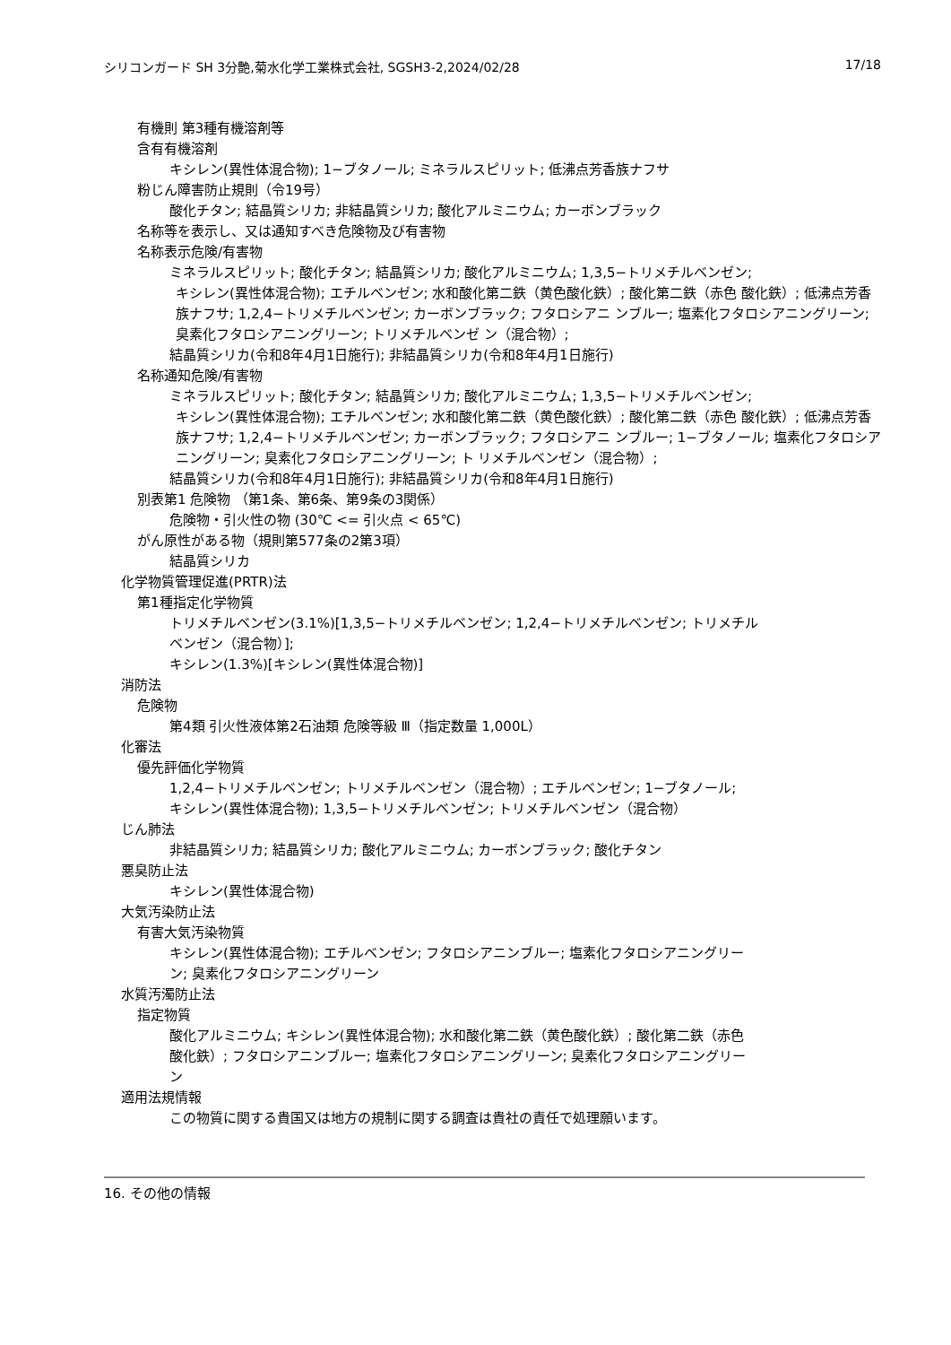シリコンガード SH 3分艶,菊水化学工業株式会社, SGSH3-2,2024/02/28 17/18
有機則 第3種有機溶剤等
含有有機溶剤
キシレン(異性体混合物); 1−ブタノール; ミネラルスピリット; 低沸点芳香族ナフサ
粉じん障害防止規則（令19号）
酸化チタン; 結晶質シリカ; 非結晶質シリカ; 酸化アルミニウム; カーボンブラック
名称等を表示し、又は通知すべき危険物及び有害物
名称表示危険/有害物
ミネラルスピリット; 酸化チタン; 結晶質シリカ; 酸化アルミニウム; 1,3,5−トリメチルベンゼン;
キシレン(異性体混合物); エチルベンゼン; 水和酸化第二鉄（黄色酸化鉄）; 酸化第二鉄（赤色 酸化鉄）; 低沸点芳香族ナフサ; 1,2,4−トリメチルベンゼン; カーボンブラック; フタロシアニ ンブルー; 塩素化フタロシアニングリーン; 臭素化フタロシアニングリーン; トリメチルベンゼ ン（混合物）;
結晶質シリカ(令和8年4月1日施行); 非結晶質シリカ(令和8年4月1日施行)
名称通知危険/有害物
ミネラルスピリット; 酸化チタン; 結晶質シリカ; 酸化アルミニウム; 1,3,5−トリメチルベンゼン;
キシレン(異性体混合物); エチルベンゼン; 水和酸化第二鉄（黄色酸化鉄）; 酸化第二鉄（赤色 酸化鉄）; 低沸点芳香族ナフサ; 1,2,4−トリメチルベンゼン; カーボンブラック; フタロシアニ ンブルー; 1−ブタノール; 塩素化フタロシアニングリーン; 臭素化フタロシアニングリーン; ト リメチルベンゼン（混合物）;
結晶質シリカ(令和8年4月1日施行); 非結晶質シリカ(令和8年4月1日施行)
別表第1 危険物 （第1条、第6条、第9条の3関係）
危険物・引火性の物 (30℃ <= 引火点 < 65℃)
がん原性がある物（規則第577条の2第3項）
結晶質シリカ
化学物質管理促進(PRTR)法
第1種指定化学物質
トリメチルベンゼン(3.1%)[1,3,5−トリメチルベンゼン; 1,2,4−トリメチルベンゼン; トリメチル
ベンゼン（混合物）];
キシレン(1.3%)[キシレン(異性体混合物)]
消防法
危険物
第4類 引火性液体第2石油類 危険等級 Ⅲ（指定数量 1,000L）
化審法
優先評価化学物質
1,2,4−トリメチルベンゼン; トリメチルベンゼン（混合物）; エチルベンゼン; 1−ブタノール;
キシレン(異性体混合物); 1,3,5−トリメチルベンゼン; トリメチルベンゼン（混合物）
じん肺法
非結晶質シリカ; 結晶質シリカ; 酸化アルミニウム; カーボンブラック; 酸化チタン
悪臭防止法
キシレン(異性体混合物)
大気汚染防止法
有害大気汚染物質
キシレン(異性体混合物); エチルベンゼン; フタロシアニンブルー; 塩素化フタロシアニングリー
ン; 臭素化フタロシアニングリーン
水質汚濁防止法
指定物質
酸化アルミニウム; キシレン(異性体混合物); 水和酸化第二鉄（黄色酸化鉄）; 酸化第二鉄（赤色
酸化鉄）; フタロシアニンブルー; 塩素化フタロシアニングリーン; 臭素化フタロシアニングリー
ン
適用法規情報
この物質に関する貴国又は地方の規制に関する調査は貴社の責任で処理願います。
16. その他の情報